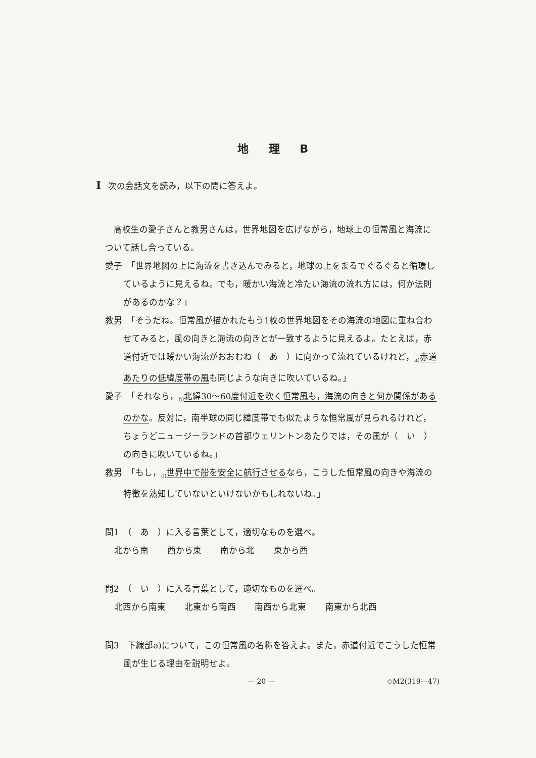地理B
I次の会話文を読み，以下の問に答えよ。
　高校生の愛子さんと教男さんは，世界地図を広げながら，地球上の恒常風と海流について話し合っている。
愛子　「世界地図の上に海流を書き込んでみると，地球の上をまるでぐるぐると循環しているように見えるね。でも，暖かい海流と冷たい海流の流れ方には，何か法則があるのかな？」
教男　「そうだね。恒常風が描かれたもう1枚の世界地図をその海流の地図に重ね合わせてみると，風の向きと海流の向きとが一致するように見えるよ。たとえば，赤道付近では暖かい海流がおおむね（　あ　）に向かって流れているけれど，<sub>a)</sub>赤道あたりの低緯度帯の風も同じような向きに吹いているね。」
愛子　「それなら，<sub>b)</sub>北緯30～60度付近を吹く恒常風も，海流の向きと何か関係があるのかな。反対に，南半球の同じ緯度帯でも似たような恒常風が見られるけれど，ちょうどニュージーランドの首都ウェリントンあたりでは，その風が（　い　）の向きに吹いているね。」
教男　「もし，<sub>c)</sub>世界中で船を安全に航行させるなら，こうした恒常風の向きや海流の特徴を熟知していないといけないかもしれないね。」
問1　（　あ　）に入る言葉として，適切なものを選べ。
北から南 西から東 南から北 東から西
問2　（　い　）に入る言葉として，適切なものを選べ。
北西から南東 北東から南西 南西から北東 南東から北西
問3　下線部a)について，この恒常風の名称を答えよ。また，赤道付近でこうした恒常風が生じる理由を説明せよ。
— 20 — ◇M2(319—47)